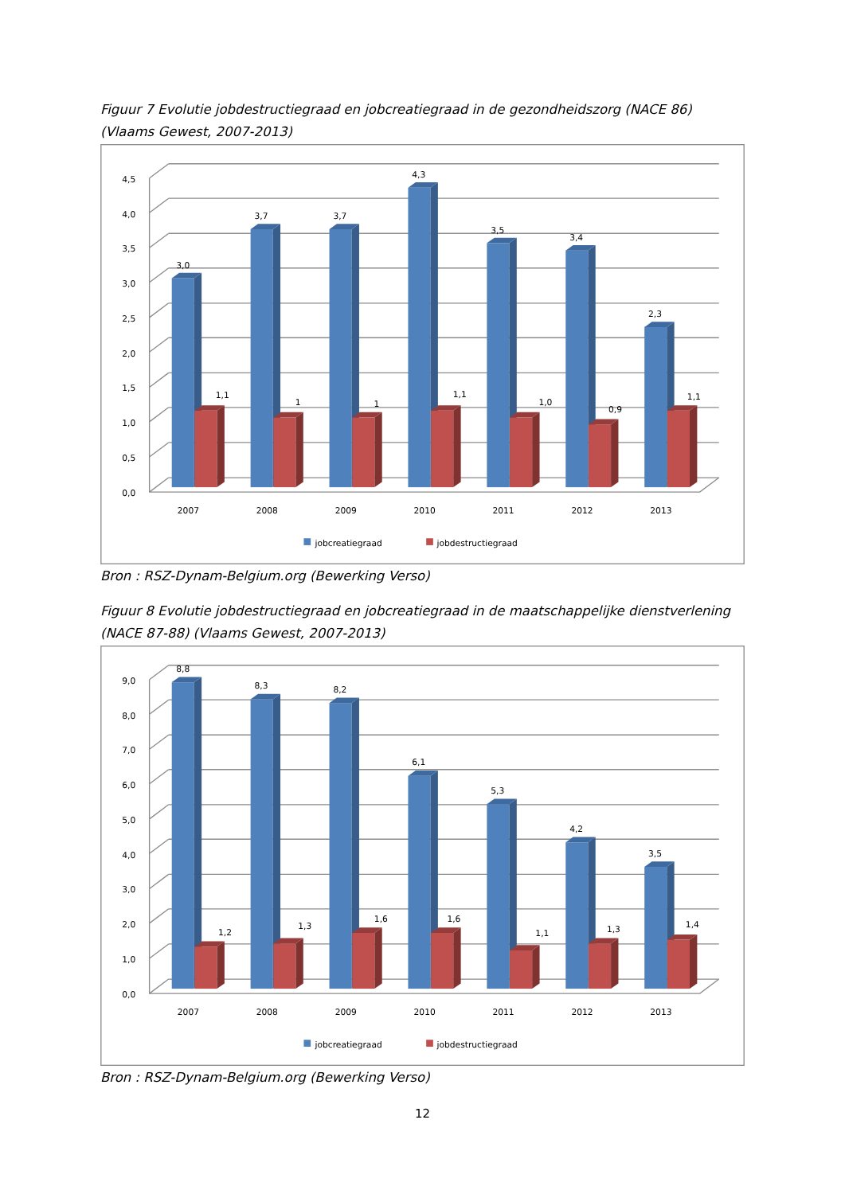Figuur 7 Evolutie jobdestructiegraad en jobcreatiegraad in de gezondheidszorg (NACE 86) (Vlaams Gewest, 2007-2013)
4,5
4,0
3,5
3,0
2,5
2,0
1,5
1,0
0,5
0,0
2007
2008
2009
2010
2011
2012
2013
3,0
1,1
3,7
1
3,7
1
4,3
1,1
3,5
1,0
3,4
0,9
2,3
1,1
jobcreatiegraad
jobdestructiegraad
Bron : RSZ-Dynam-Belgium.org (Bewerking Verso)
Figuur 8 Evolutie jobdestructiegraad en jobcreatiegraad in de maatschappelijke dienstverlening (NACE 87-88) (Vlaams Gewest, 2007-2013)
9,0
8,0
7,0
6,0
5,0
4,0
3,0
2,0
1,0
0,0
2007
2008
2009
2010
2011
2012
2013
8,8
1,2
8,3
1,3
8,2
1,6
6,1
1,6
5,3
1,1
4,2
1,3
3,5
1,4
jobcreatiegraad
jobdestructiegraad
Bron : RSZ-Dynam-Belgium.org (Bewerking Verso)
12